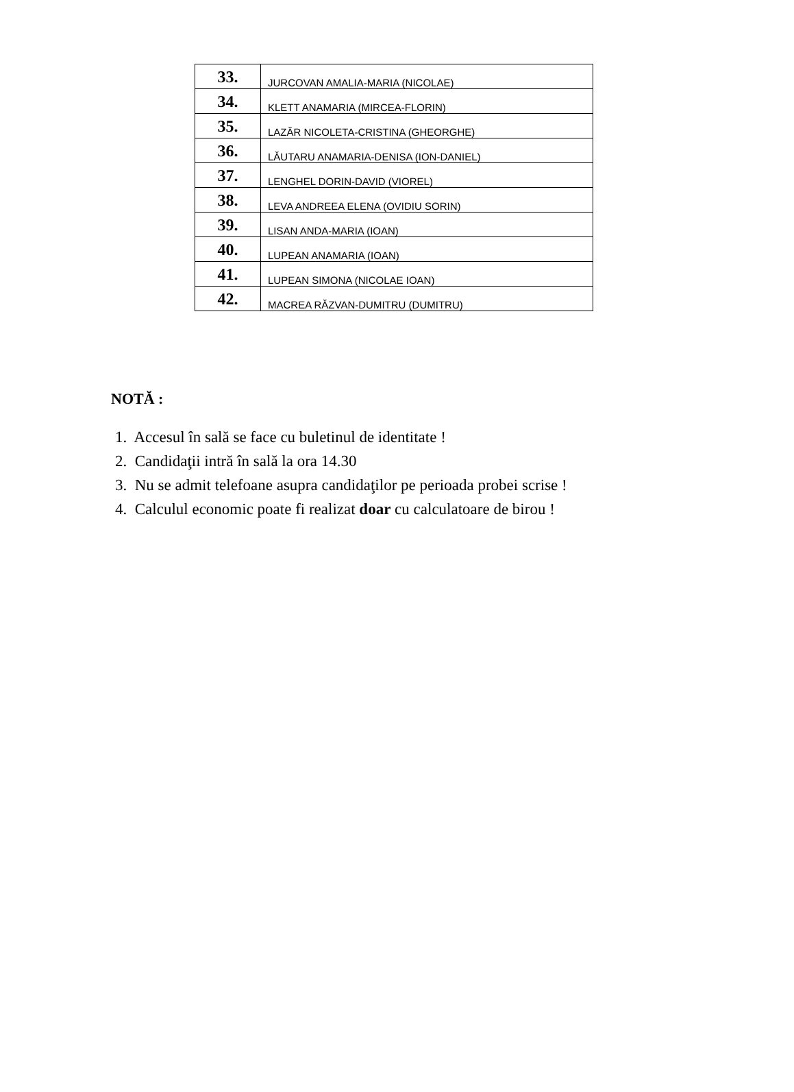| 33. | JURCOVAN AMALIA-MARIA (NICOLAE) |
| 34. | KLETT ANAMARIA (MIRCEA-FLORIN) |
| 35. | LAZĂR NICOLETA-CRISTINA (GHEORGHE) |
| 36. | LĂUTARU ANAMARIA-DENISA (ION-DANIEL) |
| 37. | LENGHEL DORIN-DAVID (VIOREL) |
| 38. | LEVA ANDREEA ELENA (OVIDIU SORIN) |
| 39. | LISAN ANDA-MARIA (IOAN) |
| 40. | LUPEAN ANAMARIA (IOAN) |
| 41. | LUPEAN SIMONA (NICOLAE IOAN) |
| 42. | MACREA RĂZVAN-DUMITRU (DUMITRU) |
NOTĂ :
1. Accesul în sală se face cu buletinul de identitate !
2. Candidaţii intră în sală la ora 14.30
3. Nu se admit telefoane asupra candidaţilor pe perioada probei scrise !
4. Calculul economic poate fi realizat doar cu calculatoare de birou !